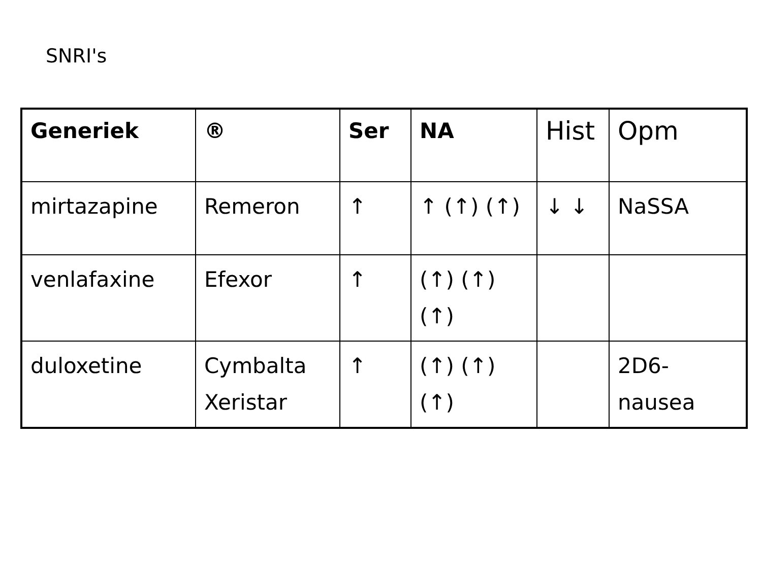SNRI's
| Generiek | ® | Ser | NA | Hist | Opm |
| --- | --- | --- | --- | --- | --- |
| mirtazapine | Remeron | ↑ | ↑ (↑) (↑) | ↓ ↓ | NaSSA |
| venlafaxine | Efexor | ↑ | (↑) (↑) (↑) | | |
| duloxetine | Cymbalta Xeristar | ↑ | (↑) (↑) (↑) | | 2D6- nausea |